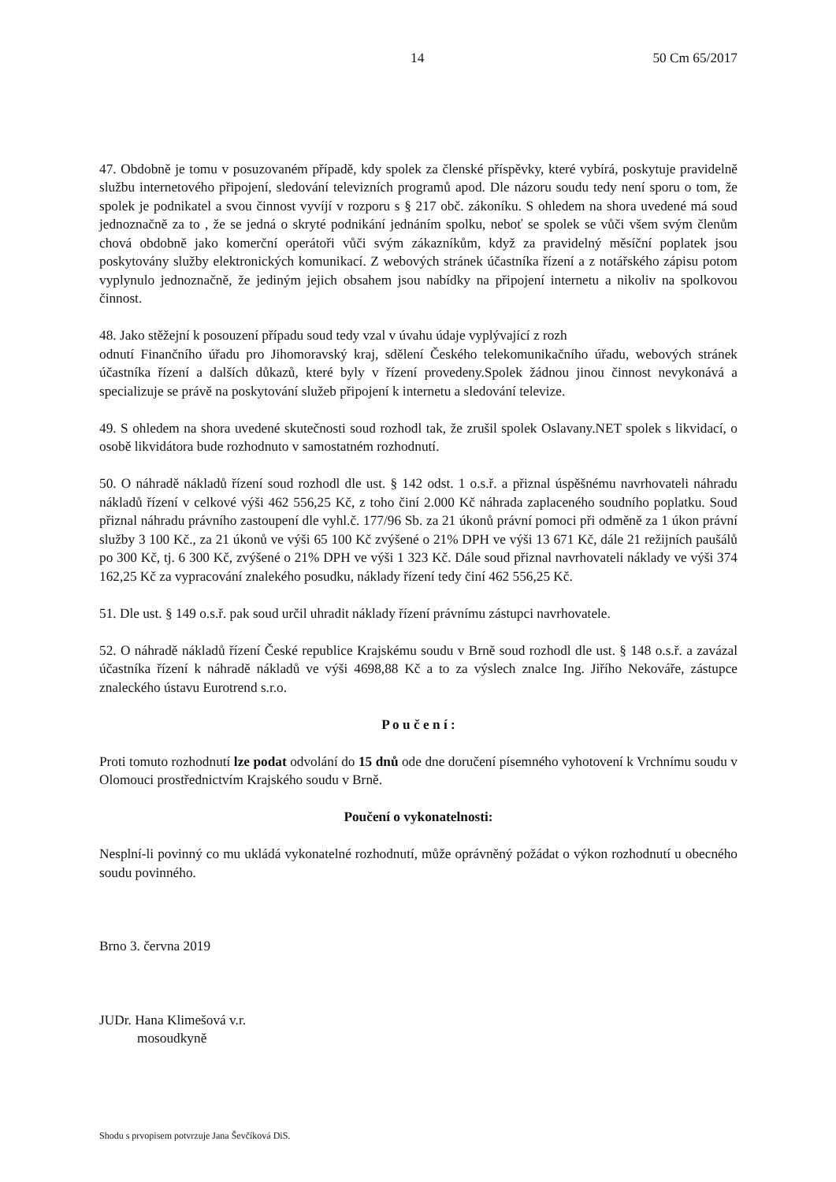14 50 Cm 65/2017
47. Obdobně je tomu v posuzovaném případě, kdy spolek za členské příspěvky, které vybírá, poskytuje pravidelně službu internetového připojení, sledování televizních programů apod. Dle názoru soudu tedy není sporu o tom, že spolek je podnikatel a svou činnost vyvíjí v rozporu s § 217 obč. zákoníku. S ohledem na shora uvedené má soud jednoznačně za to , že se jedná o skryté podnikání jednáním spolku, neboť se spolek se vůči všem svým členům chová obdobně jako komerční operátoři vůči svým zákazníkům, když za pravidelný měsíční poplatek jsou poskytovány služby elektronických komunikací. Z webových stránek účastníka řízení a z notářského zápisu potom vyplynulo jednoznačně, že jediným jejich obsahem jsou nabídky na připojení internetu a nikoliv na spolkovou činnost.
48. Jako stěžejní k posouzení případu soud tedy vzal v úvahu údaje vyplývající z rozh
odnutí Finančního úřadu pro Jihomoravský kraj, sdělení Českého telekomunikačního úřadu, webových stránek účastníka řízení a dalších důkazů, které byly v řízení provedeny.Spolek žádnou jinou činnost nevykonává a specializuje se právě na poskytování služeb připojení k internetu a sledování televize.
49. S ohledem na shora uvedené skutečnosti soud rozhodl tak, že zrušil spolek Oslavany.NET spolek s likvidací, o osobě likvidátora bude rozhodnuto v samostatném rozhodnutí.
50. O náhradě nákladů řízení soud rozhodl dle ust. § 142 odst. 1 o.s.ř. a přiznal úspěšnému navrhovateli náhradu nákladů řízení v celkové výši 462 556,25 Kč, z toho činí 2.000 Kč náhrada zaplaceného soudního poplatku. Soud přiznal náhradu právního zastoupení dle vyhl.č. 177/96 Sb. za 21 úkonů právní pomoci při odměně za 1 úkon právní služby 3 100 Kč., za 21 úkonů ve výši 65 100 Kč zvýšené o 21% DPH ve výši 13 671 Kč, dále 21 režijních paušálů po 300 Kč, tj. 6 300 Kč, zvýšené o 21% DPH ve výši 1 323 Kč. Dále soud přiznal navrhovateli náklady ve výši 374 162,25 Kč za vypracování znalekého posudku, náklady řízení tedy činí 462 556,25 Kč.
51. Dle ust. § 149 o.s.ř. pak soud určil uhradit náklady řízení právnímu zástupci navrhovatele.
52. O náhradě nákladů řízení České republice Krajskému soudu v Brně soud rozhodl dle ust. § 148 o.s.ř. a zavázal účastníka řízení k náhradě nákladů ve výši 4698,88 Kč a to za výslech znalce Ing. Jiřího Nekováře, zástupce znaleckého ústavu Eurotrend s.r.o.
P o u č e n í :
Proti tomuto rozhodnutí lze podat odvolání do 15 dnů ode dne doručení písemného vyhotovení k Vrchnímu soudu v Olomouci prostřednictvím Krajského soudu v Brně.
Poučení o vykonatelnosti:
Nesplní-li povinný co mu ukládá vykonatelné rozhodnutí, může oprávněný požádat o výkon rozhodnutí u obecného soudu povinného.
Brno 3. června 2019
JUDr. Hana Klimešová v.r.
mosoudkyně
Shodu s prvopisem potvrzuje Jana Ševčíková DiS.